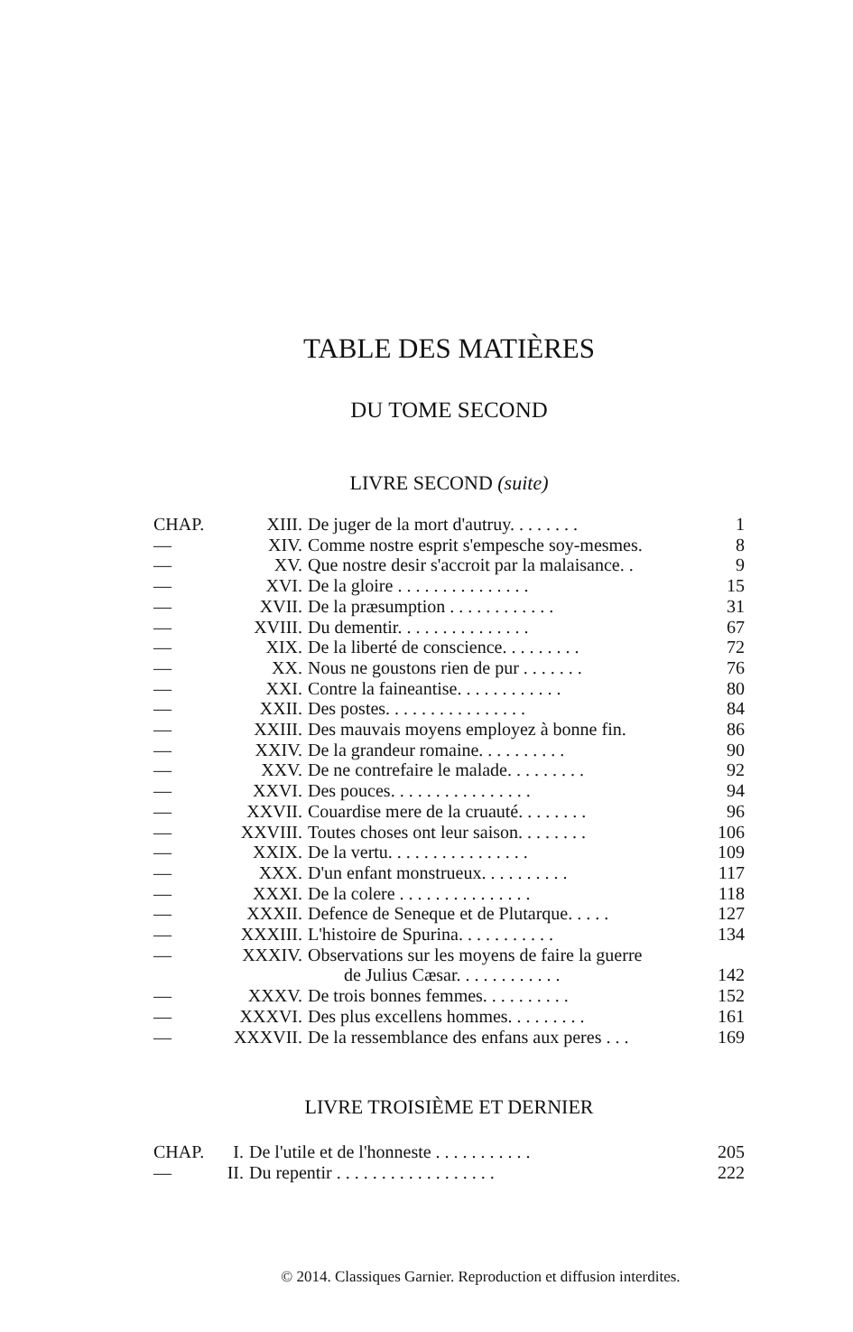TABLE DES MATIÈRES
DU TOME SECOND
LIVRE SECOND (suite)
| CHAP. | XIII. | De juger de la mort d'autruy. . . . . . . . | 1 |
| — | XIV. | Comme nostre esprit s'empesche soy-mesmes. | 8 |
| — | XV. | Que nostre desir s'accroit par la malaisance. . | 9 |
| — | XVI. | De la gloire . . . . . . . . . . . . . . . | 15 |
| — | XVII. | De la præsumption . . . . . . . . . . . . | 31 |
| — | XVIII. | Du dementir. . . . . . . . . . . . . . . | 67 |
| — | XIX. | De la liberté de conscience. . . . . . . . . | 72 |
| — | XX. | Nous ne goustons rien de pur . . . . . . . | 76 |
| — | XXI. | Contre la faineantise. . . . . . . . . . . . | 80 |
| — | XXII. | Des postes. . . . . . . . . . . . . . . . | 84 |
| — | XXIII. | Des mauvais moyens employez à bonne fin. | 86 |
| — | XXIV. | De la grandeur romaine. . . . . . . . . . | 90 |
| — | XXV. | De ne contrefaire le malade. . . . . . . . . | 92 |
| — | XXVI. | Des pouces. . . . . . . . . . . . . . . . | 94 |
| — | XXVII. | Couardise mere de la cruauté. . . . . . . . | 96 |
| — | XXVIII. | Toutes choses ont leur saison. . . . . . . . | 106 |
| — | XXIX. | De la vertu. . . . . . . . . . . . . . . . | 109 |
| — | XXX. | D'un enfant monstrueux. . . . . . . . . . | 117 |
| — | XXXI. | De la colere . . . . . . . . . . . . . . . | 118 |
| — | XXXII. | Defence de Seneque et de Plutarque. . . . . | 127 |
| — | XXXIII. | L'histoire de Spurina. . . . . . . . . . . | 134 |
| — | XXXIV. | Observations sur les moyens de faire la guerre | |
| | | de Julius Cæsar. . . . . . . . . . . . | 142 |
| — | XXXV. | De trois bonnes femmes. . . . . . . . . . | 152 |
| — | XXXVI. | Des plus excellens hommes. . . . . . . . . | 161 |
| — | XXXVII. | De la ressemblance des enfans aux peres . . . | 169 |
LIVRE TROISIÈME ET DERNIER
| CHAP. | I. | De l'utile et de l'honneste . . . . . . . . . . . | 205 |
| — | II. | Du repentir . . . . . . . . . . . . . . . . . . | 222 |
© 2014. Classiques Garnier. Reproduction et diffusion interdites.